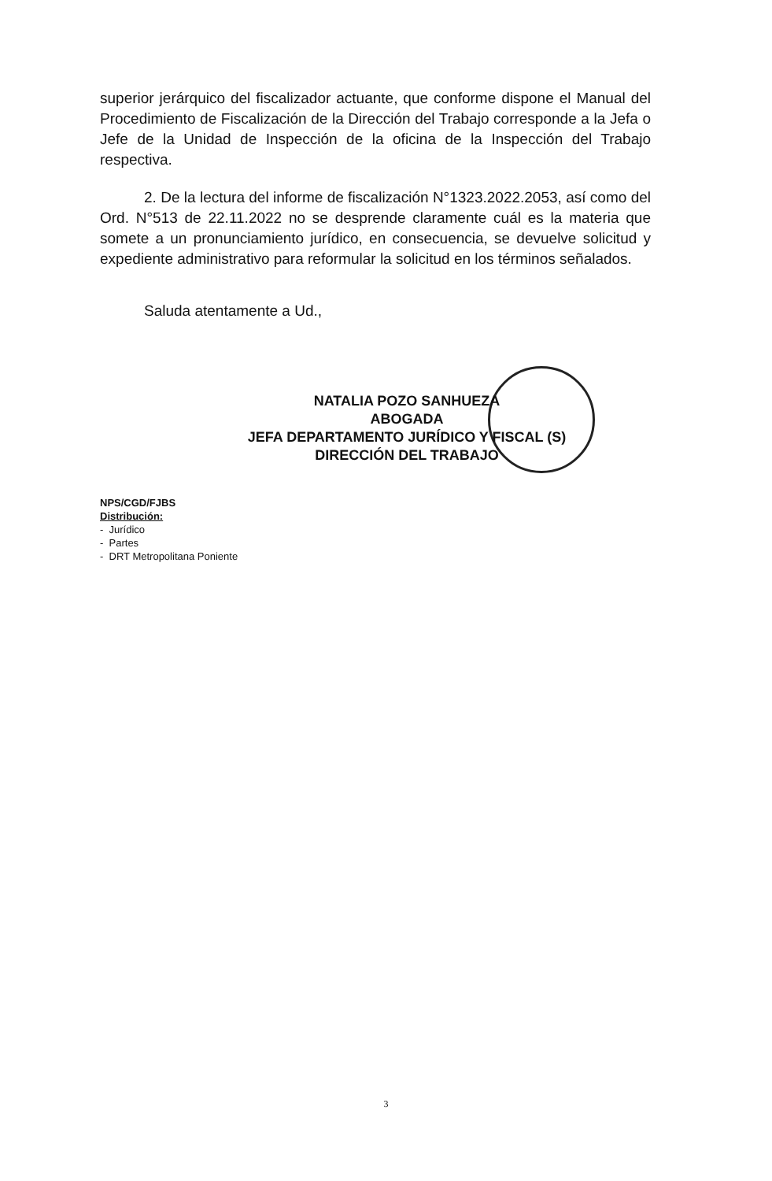superior jerárquico del fiscalizador actuante, que conforme dispone el Manual del Procedimiento de Fiscalización de la Dirección del Trabajo corresponde a la Jefa o Jefe de la Unidad de Inspección de la oficina de la Inspección del Trabajo respectiva.
2. De la lectura del informe de fiscalización N°1323.2022.2053, así como del Ord. N°513 de 22.11.2022 no se desprende claramente cuál es la materia que somete a un pronunciamiento jurídico, en consecuencia, se devuelve solicitud y expediente administrativo para reformular la solicitud en los términos señalados.
Saluda atentamente a Ud.,
NATALIA POZO SANHUEZA
ABOGADA
JEFA DEPARTAMENTO JURÍDICO Y FISCAL (S)
DIRECCIÓN DEL TRABAJO
NPS/CGD/FJBS
Distribución:
- Jurídico
- Partes
- DRT Metropolitana Poniente
3